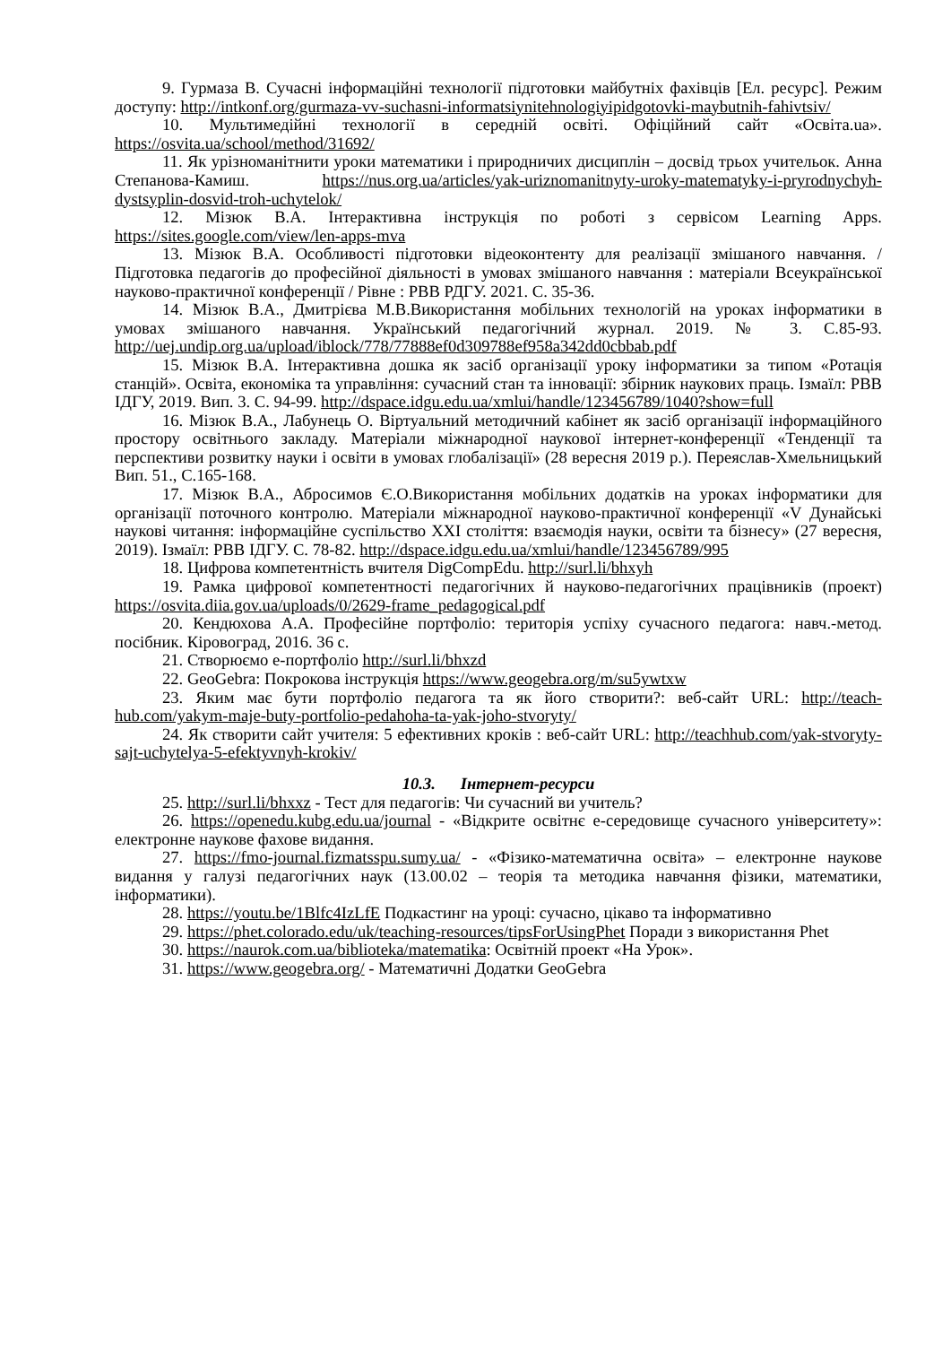9. Гурмаза В. Сучасні інформаційні технології підготовки майбутніх фахівців [Ел. ресурс]. Режим доступу: http://intkonf.org/gurmaza-vv-suchasni-informatsiynitehnologiyipidgotovki-maybutnih-fahivtsiv/
10. Мультимедійні технології в середній освіті. Офіційний сайт «Освіта.ua». https://osvita.ua/school/method/31692/
11. Як урізноманітнити уроки математики і природничих дисциплін – досвід трьох учительок. Анна Степанова-Камиш. https://nus.org.ua/articles/yak-uriznomanitnyty-uroky-matematyky-i-pryrodnychyh-dystsyplin-dosvid-troh-uchytelok/
12. Мізюк В.А. Інтерактивна інструкція по роботі з сервісом Learning Apps. https://sites.google.com/view/len-apps-mva
13. Мізюк В.А. Особливості підготовки відеоконтенту для реалізації змішаного навчання. / Підготовка педагогів до професійної діяльності в умовах змішаного навчання : матеріали Всеукраїнської науково-практичної конференції / Рівне : РВВ РДГУ. 2021. С. 35-36.
14. Мізюк В.А., Дмитрієва М.В.Використання мобільних технологій на уроках інформатики в умовах змішаного навчання. Український педагогічний журнал. 2019. № 3. С.85-93. http://uej.undip.org.ua/upload/iblock/778/77888ef0d309788ef958a342dd0cbbab.pdf
15. Мізюк В.А. Інтерактивна дошка як засіб організації уроку інформатики за типом «Ротація станцій». Освіта, економіка та управління: сучасний стан та інновації: збірник наукових праць. Ізмаїл: РВВ ІДГУ, 2019. Вип. 3. С. 94-99. http://dspace.idgu.edu.ua/xmlui/handle/123456789/1040?show=full
16. Мізюк В.А., Лабунець О. Віртуальний методичний кабінет як засіб організації інформаційного простору освітнього закладу. Матеріали міжнародної наукової інтернет-конференції «Тенденції та перспективи розвитку науки і освіти в умовах глобалізації» (28 вересня 2019 р.). Переяслав-Хмельницький Вип. 51., С.165-168.
17. Мізюк В.А., Абросимов Є.О.Використання мобільних додатків на уроках інформатики для організації поточного контролю. Матеріали міжнародної науково-практичної конференції «V Дунайські наукові читання: інформаційне суспільство XXI століття: взаємодія науки, освіти та бізнесу» (27 вересня, 2019). Ізмаїл: РВВ ІДГУ. С. 78-82. http://dspace.idgu.edu.ua/xmlui/handle/123456789/995
18. Цифрова компетентність вчителя DigCompEdu. http://surl.li/bhxyh
19. Рамка цифрової компетентності педагогічних й науково-педагогічних працівників (проект) https://osvita.diia.gov.ua/uploads/0/2629-frame_pedagogical.pdf
20. Кендюхова А.А. Професійне портфоліо: територія успіху сучасного педагога: навч.-метод. посібник. Кіровоград, 2016. 36 с.
21. Створюємо е-портфоліо http://surl.li/bhxzd
22. GeoGebra: Покрокова інструкція https://www.geogebra.org/m/su5ywtxw
23. Яким має бути портфоліо педагога та як його створити?: веб-сайт URL: http://teach-hub.com/yakym-maje-buty-portfolio-pedahoha-ta-yak-joho-stvoryty/
24. Як створити сайт учителя: 5 ефективних кроків : веб-сайт URL: http://teachhub.com/yak-stvoryty-sajt-uchytelya-5-efektyvnyh-krokiv/
10.3. Інтернет-ресурси
25. http://surl.li/bhxxz - Тест для педагогів: Чи сучасний ви учитель?
26. https://openedu.kubg.edu.ua/journal - «Відкрите освітнє е-середовище сучасного університету»: електронне наукове фахове видання.
27. https://fmo-journal.fizmatsspu.sumy.ua/ - «Фізико-математична освіта» – електронне наукове видання у галузі педагогічних наук (13.00.02 – теорія та методика навчання фізики, математики, інформатики).
28. https://youtu.be/1Blfc4IzLfE Подкастинг на уроці: сучасно, цікаво та інформативно
29. https://phet.colorado.edu/uk/teaching-resources/tipsForUsingPhet Поради з використання Phet
30. https://naurok.com.ua/biblioteka/matematika: Освітній проект «На Урок».
31. https://www.geogebra.org/ - Математичні Додатки GeoGebra